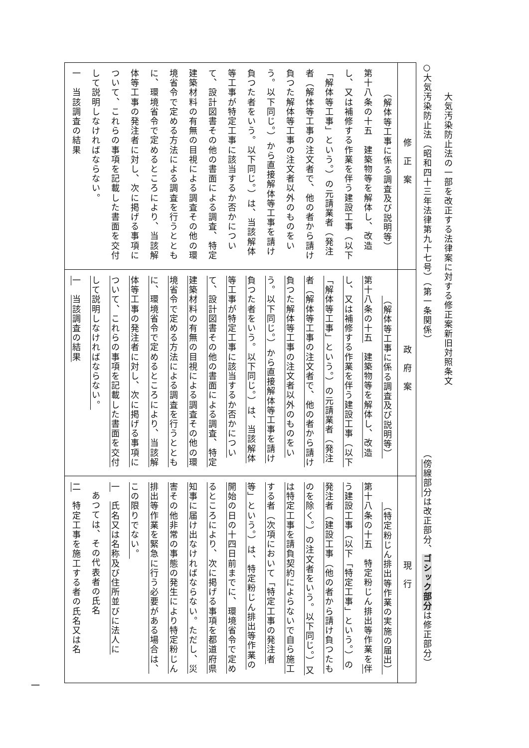大気汚染防止法の一部を改正する法律案に対する修正案新旧対照条文
○大気汚染防止法（昭和四十三年法律第九十七号）（第一条関係）　　　　　　　　　　　　（傍線部分は改正部分、ゴシック部分は修正部分）
| 修正案 | 政府案 | 現行 |
| --- | --- | --- |
| （解体等工事に係る調査及び説明等） 第十八条の十五 建築物等を解体し、改造し、又は補修する作業を伴う建設工事（以下「解体等工事」という。）の元請業者（発注者（解体等工事の注文者で、他の者から請け負つた解体等工事の注文者以外のものをいう。以下同じ。）から直接解体等工事を請け負つた者をいう。以下同じ。）は、当該解体等工事が特定工事に該当するか否かについて、設計図書その他の書面による調査、特定建築材料の有無の目視による調査その他の環境省令で定める方法による調査を行うとともに、環境省令で定めるところにより、当該解体等工事の発注者に対し、次に掲げる事項について、これらの事項を記載した書面を交付して説明しなければならない。 一 当該調査の結果 | （解体等工事に係る調査及び説明等） 第十八条の十五 建築物等を解体し、改造し、又は補修する作業を伴う建設工事（以下「解体等工事」という。）の元請業者（発注者（解体等工事の注文者で、他の者から請け負つた解体等工事の注文者以外のものをいう。以下同じ。）から直接解体等工事を請け負つた者をいう。以下同じ。）は、当該解体等工事が特定工事に該当するか否かについて、設計図書その他の書面による調査、特定建築材料の有無の目視による調査その他の環境省令で定める方法による調査を行うとともに、環境省令で定めるところにより、当該解体等工事の発注者に対し、次に掲げる事項について、これらの事項を記載した書面を交付して説明しなければならない。 一 当該調査の結果 | （特定粉じん排出等作業の実施の届出） 第十八条の十五 特定粉じん排出等作業を 伴う建設工事（以下「特定工事」という。）の発注者（建設工事（他の者から請け負つたものを除く。）の注文者をいう。以下同じ。）又は特定工事を請負契約によらないで自ら施工する者（次項において「特定工事の発注者等」という。）は、特定粉じん排出等作業の開始の日の十四日前までに、環境省令で定めるところにより、次に掲げる事項を都道府県知事に届け出なければならない。ただし、災害その他非常の事態の発生により特定粉じん排出等作業を緊急に行う必要がある場合は、この限りでない。 一 氏名又は名称及び住所並びに法人に あつては、その代表者の氏名 二 特定工事を施工する者の氏名又は名 |
一